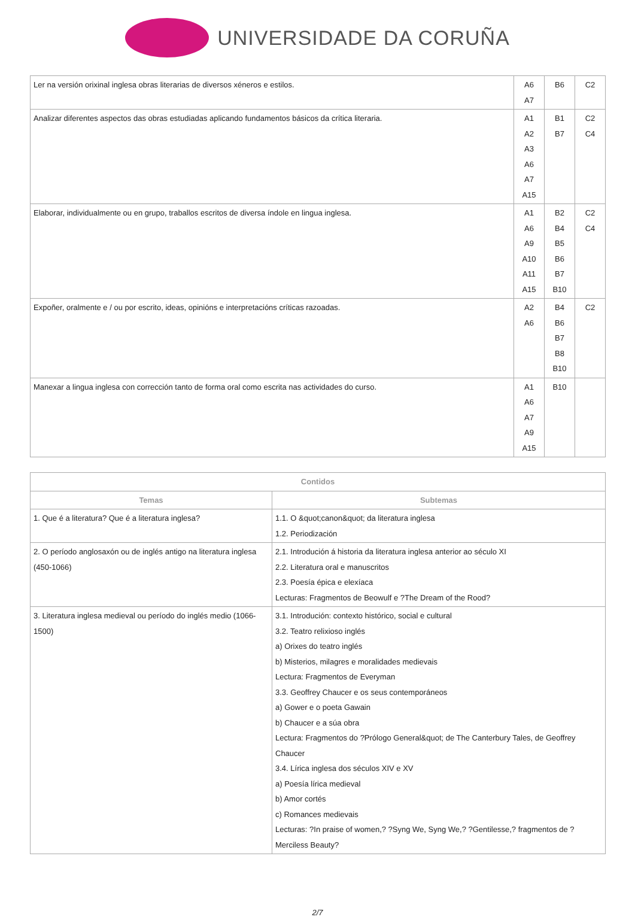UNIVERSIDADE DA CORUÑA
| Ler na versión orixinal inglesa obras literarias de diversos xéneros e estilos. | A6 A7 | B6 | C2 |
| Analizar diferentes aspectos das obras estudiadas aplicando fundamentos básicos da crítica literaria. | A1 A2 A3 A6 A7 A15 | B1 B7 | C2 C4 |
| Elaborar, individualmente ou en grupo, traballos escritos de diversa índole en lingua inglesa. | A1 A6 A9 A10 A11 A15 | B2 B4 B5 B6 B7 B10 | C2 C4 |
| Expoñer, oralmente e / ou por escrito, ideas, opinións e interpretacións críticas razoadas. | A2 A6 | B4 B6 B7 B8 B10 | C2 |
| Manexar a lingua inglesa con corrección tanto de forma oral como escrita nas actividades do curso. | A1 A6 A7 A9 A15 | B10 | |
| Contidos | |
| --- | --- |
| Temas | Subtemas |
| 1. Que é a literatura? Que é a literatura inglesa? | 1.1. O &quot;canon&quot; da literatura inglesa 1.2. Periodización |
| 2. O período anglosaxón ou de inglés antigo na literatura inglesa (450-1066) | 2.1. Introdución á historia da literatura inglesa anterior ao século XI 2.2. Literatura oral e manuscritos 2.3. Poesía épica e elexíaca Lecturas: Fragmentos de Beowulf e ?The Dream of the Rood? |
| 3. Literatura inglesa medieval ou período do inglés medio (1066-1500) | 3.1. Introdución: contexto histórico, social e cultural 3.2. Teatro relixioso inglés a) Orixes do teatro inglés b) Misterios, milagres e moralidades medievais Lectura: Fragmentos de Everyman 3.3. Geoffrey Chaucer e os seus contemporáneos a) Gower e o poeta Gawain b) Chaucer e a súa obra Lectura: Fragmentos do ?Prólogo General&quot; de The Canterbury Tales, de Geoffrey Chaucer 3.4. Lírica inglesa dos séculos XIV e XV a) Poesía lírica medieval b) Amor cortés c) Romances medievais Lecturas: ?In praise of women,? ?Syng We, Syng We,? ?Gentilesse,? fragmentos de ?Merciless Beauty? |
2/7